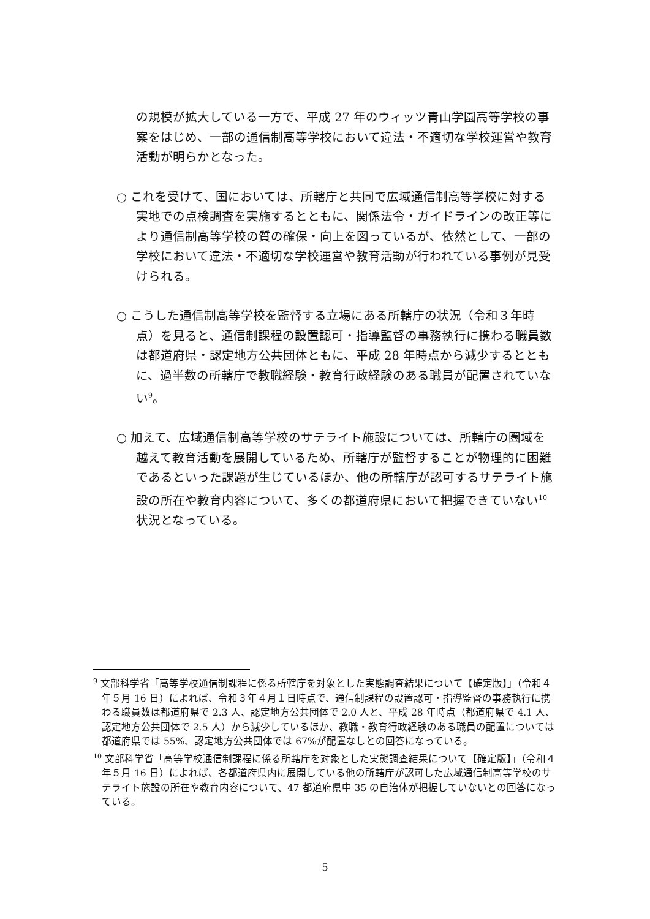の規模が拡大している一方で、平成 27 年のウィッツ青山学園高等学校の事案をはじめ、一部の通信制高等学校において違法・不適切な学校運営や教育活動が明らかとなった。
○ これを受けて、国においては、所轄庁と共同で広域通信制高等学校に対する実地での点検調査を実施するとともに、関係法令・ガイドラインの改正等により通信制高等学校の質の確保・向上を図っているが、依然として、一部の学校において違法・不適切な学校運営や教育活動が行われている事例が見受けられる。
○ こうした通信制高等学校を監督する立場にある所轄庁の状況（令和３年時点）を見ると、通信制課程の設置認可・指導監督の事務執行に携わる職員数は都道府県・認定地方公共団体ともに、平成 28 年時点から減少するとともに、過半数の所轄庁で教職経験・教育行政経験のある職員が配置されていない<sup>9</sup>。
○ 加えて、広域通信制高等学校のサテライト施設については、所轄庁の圏域を越えて教育活動を展開しているため、所轄庁が監督することが物理的に困難であるといった課題が生じているほか、他の所轄庁が認可するサテライト施設の所在や教育内容について、多くの都道府県において把握できていない<sup>10</sup>状況となっている。
<sup>9</sup> 文部科学省「高等学校通信制課程に係る所轄庁を対象とした実態調査結果について【確定版】」（令和４年５月 16 日）によれば、令和３年４月１日時点で、通信制課程の設置認可・指導監督の事務執行に携わる職員数は都道府県で 2.3 人、認定地方公共団体で 2.0 人と、平成 28 年時点（都道府県で 4.1 人、認定地方公共団体で 2.5 人）から減少しているほか、教職・教育行政経験のある職員の配置については都道府県では 55%、認定地方公共団体では 67%が配置なしとの回答になっている。
<sup>10</sup> 文部科学省「高等学校通信制課程に係る所轄庁を対象とした実態調査結果について【確定版】」（令和４年５月 16 日）によれば、各都道府県内に展開している他の所轄庁が認可した広域通信制高等学校のサテライト施設の所在や教育内容について、47 都道府県中 35 の自治体が把握していないとの回答になっている。
5